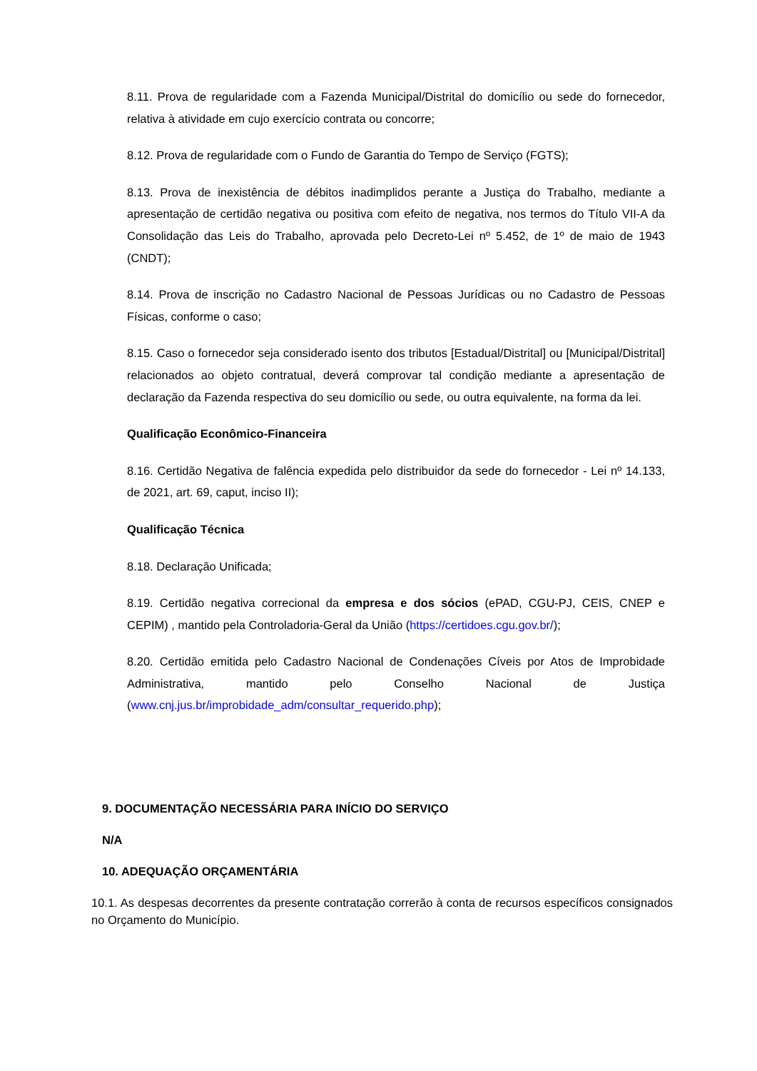8.11. Prova de regularidade com a Fazenda Municipal/Distrital do domicílio ou sede do fornecedor, relativa à atividade em cujo exercício contrata ou concorre;
8.12. Prova de regularidade com o Fundo de Garantia do Tempo de Serviço (FGTS);
8.13. Prova de inexistência de débitos inadimplidos perante a Justiça do Trabalho, mediante a apresentação de certidão negativa ou positiva com efeito de negativa, nos termos do Título VII-A da Consolidação das Leis do Trabalho, aprovada pelo Decreto-Lei nº 5.452, de 1º de maio de 1943 (CNDT);
8.14. Prova de inscrição no Cadastro Nacional de Pessoas Jurídicas ou no Cadastro de Pessoas Físicas, conforme o caso;
8.15. Caso o fornecedor seja considerado isento dos tributos [Estadual/Distrital] ou [Municipal/Distrital] relacionados ao objeto contratual, deverá comprovar tal condição mediante a apresentação de declaração da Fazenda respectiva do seu domicílio ou sede, ou outra equivalente, na forma da lei.
Qualificação Econômico-Financeira
8.16. Certidão Negativa de falência expedida pelo distribuidor da sede do fornecedor - Lei nº 14.133, de 2021, art. 69, caput, inciso II);
Qualificação Técnica
8.18. Declaração Unificada;
8.19. Certidão negativa correcional da empresa e dos sócios (ePAD, CGU-PJ, CEIS, CNEP e CEPIM) , mantido pela Controladoria-Geral da União (https://certidoes.cgu.gov.br/);
8.20. Certidão emitida pelo Cadastro Nacional de Condenações Cíveis por Atos de Improbidade Administrativa, mantido pelo Conselho Nacional de Justiça (www.cnj.jus.br/improbidade_adm/consultar_requerido.php);
9. DOCUMENTAÇÃO NECESSÁRIA PARA INÍCIO DO SERVIÇO
N/A
10. ADEQUAÇÃO ORÇAMENTÁRIA
10.1. As despesas decorrentes da presente contratação correrão à conta de recursos específicos consignados no Orçamento do Município.